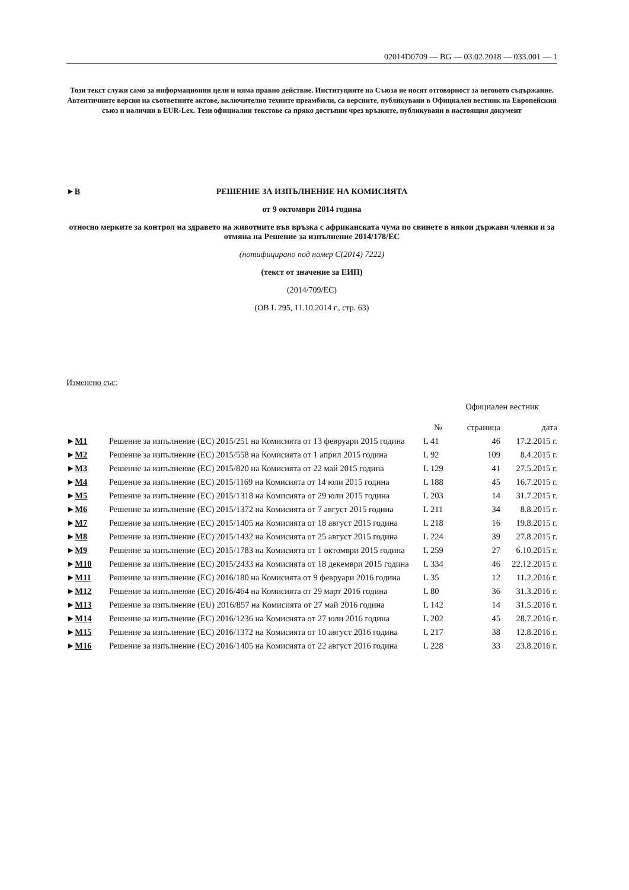02014D0709 — BG — 03.02.2018 — 033.001 — 1
Този текст служи само за информационни цели и няма правно действие. Институциите на Съюза не носят отговорност за неговото съдържание. Автентичните версии на съответните актове, включително техните преамбюли, са версиите, публикувани в Официален вестник на Европейския съюз и налични в EUR-Lex. Тези официални текстове са пряко достъпни чрез връзките, публикувани в настоящия документ
►B
РЕШЕНИЕ ЗА ИЗПЪЛНЕНИЕ НА КОМИСИЯТА
от 9 октомври 2014 година
относно мерките за контрол на здравето на животните във връзка с африканската чума по свинете в някои държави членки и за отмяна на Решение за изпълнение 2014/178/ЕС
(нотифицирано под номер C(2014) 7222)
(текст от значение за ЕИП)
(2014/709/ЕС)
(ОВ L 295, 11.10.2014 г., стр. 63)
Изменено със:
| | | Официален вестник | | |
| --- | --- | --- | --- | --- |
| | | № | страница | дата |
| ► M1 | Решение за изпълнение (ЕС) 2015/251 на Комисията от 13 февруари 2015 година | L 41 | 46 | 17.2.2015 г. |
| ► M2 | Решение за изпълнение (ЕС) 2015/558 на Комисията от 1 април 2015 година | L 92 | 109 | 8.4.2015 г. |
| ► M3 | Решение за изпълнение (ЕС) 2015/820 на Комисията от 22 май 2015 година | L 129 | 41 | 27.5.2015 г. |
| ► M4 | Решение за изпълнение (ЕС) 2015/1169 на Комисията от 14 юли 2015 година | L 188 | 45 | 16.7.2015 г. |
| ► M5 | Решение за изпълнение (ЕС) 2015/1318 на Комисията от 29 юли 2015 година | L 203 | 14 | 31.7.2015 г. |
| ► M6 | Решение за изпълнение (ЕС) 2015/1372 на Комисията от 7 август 2015 година | L 211 | 34 | 8.8.2015 г. |
| ► M7 | Решение за изпълнение (ЕС) 2015/1405 на Комисията от 18 август 2015 година | L 218 | 16 | 19.8.2015 г. |
| ► M8 | Решение за изпълнение (ЕС) 2015/1432 на Комисията от 25 август 2015 година | L 224 | 39 | 27.8.2015 г. |
| ► M9 | Решение за изпълнение (ЕС) 2015/1783 на Комисията от 1 октомври 2015 година | L 259 | 27 | 6.10.2015 г. |
| ► M10 | Решение за изпълнение (ЕС) 2015/2433 на Комисията от 18 декември 2015 година | L 334 | 46 | 22.12.2015 г. |
| ► M11 | Решение за изпълнение (ЕС) 2016/180 на Комисията от 9 февруари 2016 година | L 35 | 12 | 11.2.2016 г. |
| ► M12 | Решение за изпълнение (ЕС) 2016/464 на Комисията от 29 март 2016 година | L 80 | 36 | 31.3.2016 г. |
| ► M13 | Решение за изпълнение (EU) 2016/857 на Комисията от 27 май 2016 година | L 142 | 14 | 31.5.2016 г. |
| ► M14 | Решение за изпълнение (ЕС) 2016/1236 на Комисията от 27 юли 2016 година | L 202 | 45 | 28.7.2016 г. |
| ► M15 | Решение за изпълнение (ЕС) 2016/1372 на Комисията от 10 август 2016 година | L 217 | 38 | 12.8.2016 г. |
| ► M16 | Решение за изпълнение (ЕС) 2016/1405 на Комисията от 22 август 2016 година | L 228 | 33 | 23.8.2016 г. |